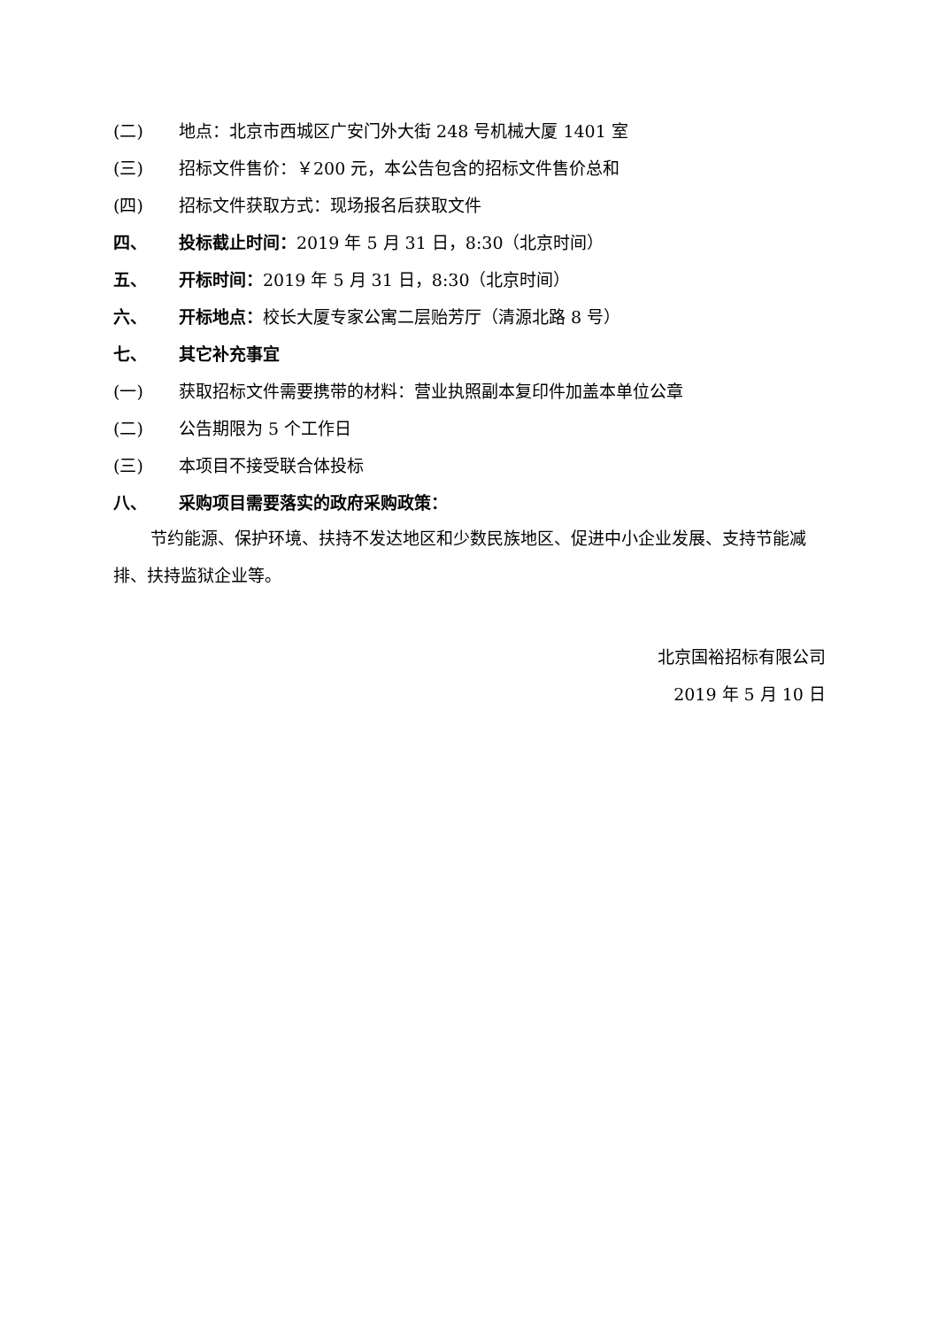(二) 地点：北京市西城区广安门外大街 248 号机械大厦 1401 室
(三) 招标文件售价：￥200 元，本公告包含的招标文件售价总和
(四) 招标文件获取方式：现场报名后获取文件
四、 投标截止时间：2019 年 5 月 31 日，8:30（北京时间）
五、 开标时间：2019 年 5 月 31 日，8:30（北京时间）
六、 开标地点：校长大厦专家公寓二层贻芳厅（清源北路 8 号）
七、 其它补充事宜
(一) 获取招标文件需要携带的材料：营业执照副本复印件加盖本单位公章
(二) 公告期限为 5 个工作日
(三) 本项目不接受联合体投标
八、 采购项目需要落实的政府采购政策：
节约能源、保护环境、扶持不发达地区和少数民族地区、促进中小企业发展、支持节能减排、扶持监狱企业等。
北京国裕招标有限公司
2019 年 5 月 10 日